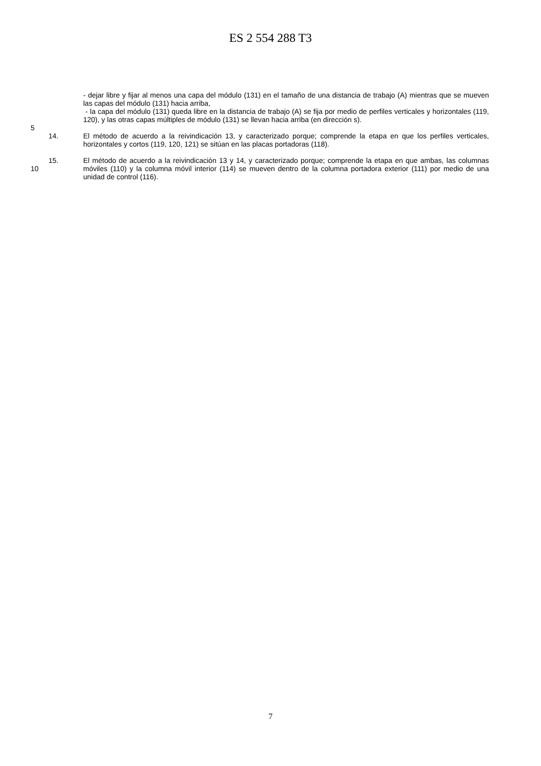ES 2 554 288 T3
- dejar libre y fijar al menos una capa del módulo (131) en el tamaño de una distancia de trabajo (A) mientras que se mueven las capas del módulo (131) hacia arriba,
- la capa del módulo (131) queda libre en la distancia de trabajo (A) se fija por medio de perfiles verticales y horizontales (119, 120), y las otras capas múltiples de módulo (131) se llevan hacia arriba (en dirección s).
5
14. El método de acuerdo a la reivindicación 13, y caracterizado porque; comprende la etapa en que los perfiles verticales, horizontales y cortos (119, 120, 121) se sitúan en las placas portadoras (118).
10 15. El método de acuerdo a la reivindicación 13 y 14, y caracterizado porque; comprende la etapa en que ambas, las columnas móviles (110) y la columna móvil interior (114) se mueven dentro de la columna portadora exterior (111) por medio de una unidad de control (116).
7